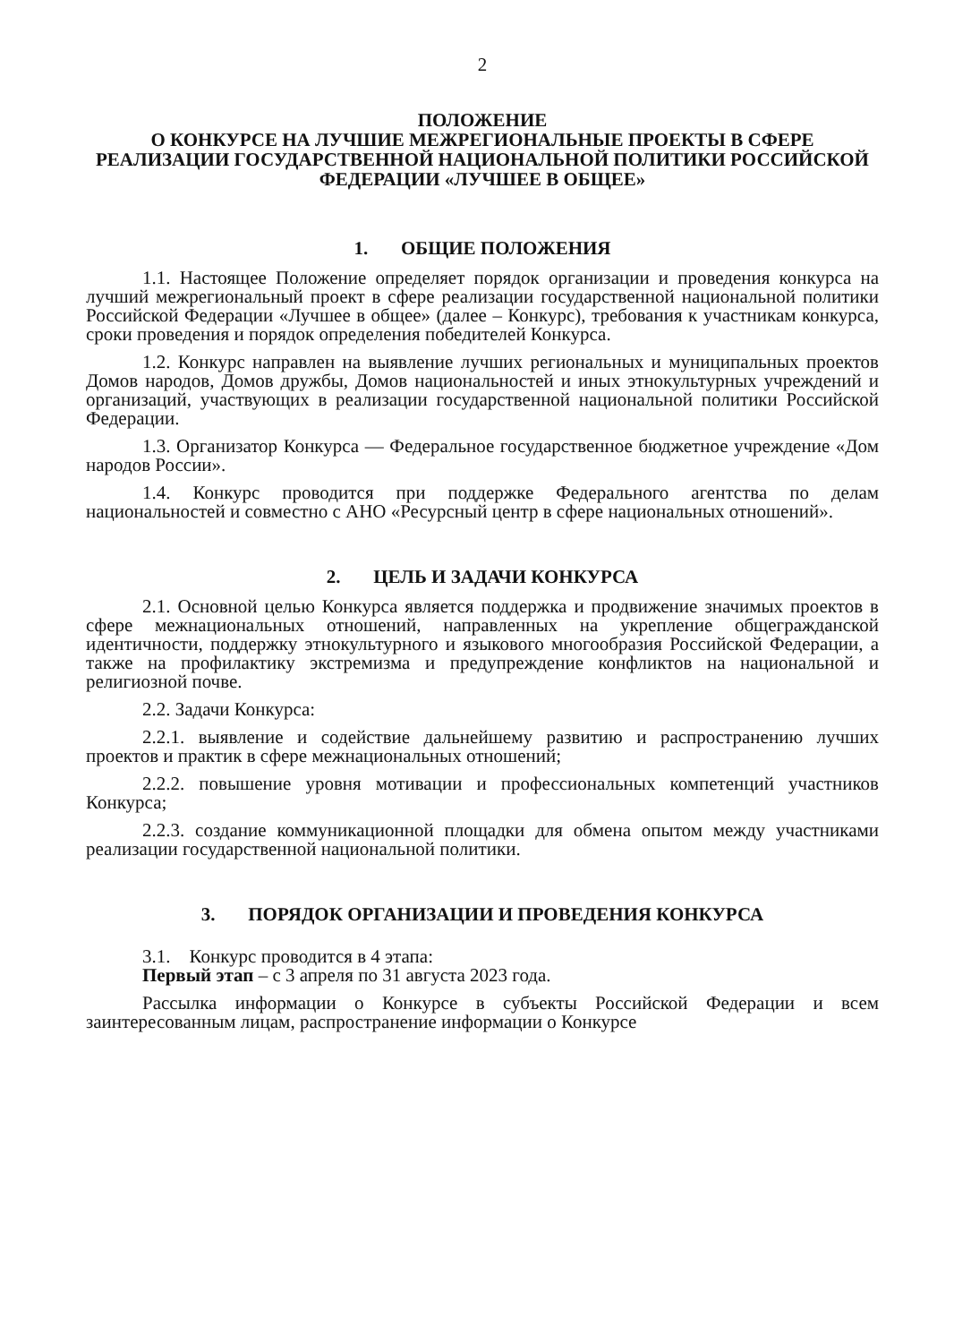2
ПОЛОЖЕНИЕ
О КОНКУРСЕ НА ЛУЧШИЕ МЕЖРЕГИОНАЛЬНЫЕ ПРОЕКТЫ В СФЕРЕ РЕАЛИЗАЦИИ ГОСУДАРСТВЕННОЙ НАЦИОНАЛЬНОЙ ПОЛИТИКИ РОССИЙСКОЙ ФЕДЕРАЦИИ «ЛУЧШЕЕ В ОБЩЕЕ»
1. ОБЩИЕ ПОЛОЖЕНИЯ
1.1. Настоящее Положение определяет порядок организации и проведения конкурса на лучший межрегиональный проект в сфере реализации государственной национальной политики Российской Федерации «Лучшее в общее» (далее – Конкурс), требования к участникам конкурса, сроки проведения и порядок определения победителей Конкурса.
1.2. Конкурс направлен на выявление лучших региональных и муниципальных проектов Домов народов, Домов дружбы, Домов национальностей и иных этнокультурных учреждений и организаций, участвующих в реализации государственной национальной политики Российской Федерации.
1.3. Организатор Конкурса — Федеральное государственное бюджетное учреждение «Дом народов России».
1.4. Конкурс проводится при поддержке Федерального агентства по делам национальностей и совместно с АНО «Ресурсный центр в сфере национальных отношений».
2. ЦЕЛЬ И ЗАДАЧИ КОНКУРСА
2.1. Основной целью Конкурса является поддержка и продвижение значимых проектов в сфере межнациональных отношений, направленных на укрепление общегражданской идентичности, поддержку этнокультурного и языкового многообразия Российской Федерации, а также на профилактику экстремизма и предупреждение конфликтов на национальной и религиозной почве.
2.2. Задачи Конкурса:
2.2.1. выявление и содействие дальнейшему развитию и распространению лучших проектов и практик в сфере межнациональных отношений;
2.2.2. повышение уровня мотивации и профессиональных компетенций участников Конкурса;
2.2.3. создание коммуникационной площадки для обмена опытом между участниками реализации государственной национальной политики.
3. ПОРЯДОК ОРГАНИЗАЦИИ И ПРОВЕДЕНИЯ КОНКУРСА
3.1. Конкурс проводится в 4 этапа:
Первый этап – с 3 апреля по 31 августа 2023 года.
Рассылка информации о Конкурсе в субъекты Российской Федерации и всем заинтересованным лицам, распространение информации о Конкурсе